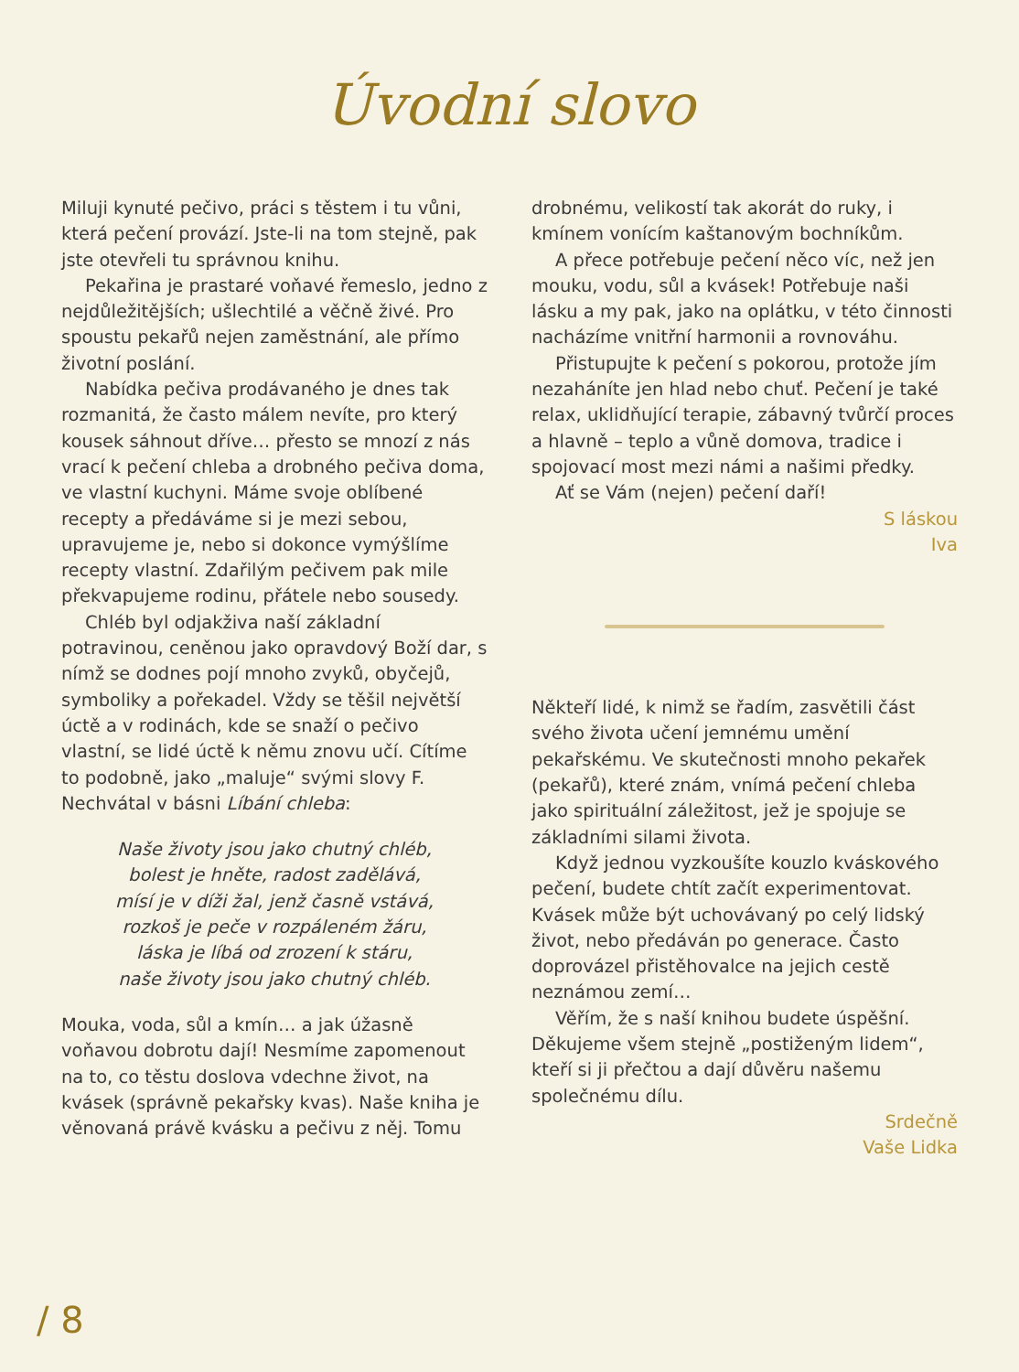Úvodní slovo
Miluji kynuté pečivo, práci s těstem i tu vůni, která pečení provází. Jste-li na tom stejně, pak jste otevřeli tu správnou knihu.
Pekařina je prastaré voňavé řemeslo, jedno z nejdůležitějších; ušlechtilé a věčně živé. Pro spoustu pekařů nejen zaměstnání, ale přímo životní poslání.
Nabídka pečiva prodávaného je dnes tak rozmanitá, že často málem nevíte, pro který kousek sáhnout dříve… přesto se mnozí z nás vrací k pečení chleba a drobného pečiva doma, ve vlastní kuchyni. Máme svoje oblíbené recepty a předáváme si je mezi sebou, upravujeme je, nebo si dokonce vymýšlíme recepty vlastní. Zdařilým pečivem pak mile překvapujeme rodinu, přátele nebo sousedy.
Chléb byl odjakživa naší základní potravinou, ceněnou jako opravdový Boží dar, s nímž se dodnes pojí mnoho zvyků, obyčejů, symboliky a pořekadel. Vždy se těšil největší úctě a v rodinách, kde se snaží o pečivo vlastní, se lidé úctě k němu znovu učí. Cítíme to podobně, jako „maluje“ svými slovy F. Nechvátal v básni Líbání chleba:
Naše životy jsou jako chutný chléb,
bolest je hněte, radost zadělává,
mísí je v díži žal, jenž časně vstává,
rozkoš je peče v rozpáleném žáru,
láska je líbá od zrození k stáru,
naše životy jsou jako chutný chléb.
Mouka, voda, sůl a kmín… a jak úžasně voňavou dobrotu dají! Nesmíme zapomenout na to, co těstu doslova vdechne život, na kvásek (správně pekařsky kvas). Naše kniha je věnovaná právě kvásku a pečivu z něj. Tomu
drobnému, velikostí tak akorát do ruky, i kmínem vonícím kaštanovým bochníkům.
A přece potřebuje pečení něco víc, než jen mouku, vodu, sůl a kvásek! Potřebuje naši lásku a my pak, jako na oplátku, v této činnosti nacházíme vnitřní harmonii a rovnováhu.
Přistupujte k pečení s pokorou, protože jím nezaháníte jen hlad nebo chuť. Pečení je také relax, uklidňující terapie, zábavný tvůrčí proces a hlavně – teplo a vůně domova, tradice i spojovací most mezi námi a našimi předky.
Ať se Vám (nejen) pečení daří!
S láskou
Iva
Někteří lidé, k nimž se řadím, zasvětili část svého života učení jemnému umění pekařskému. Ve skutečnosti mnoho pekařek (pekařů), které znám, vnímá pečení chleba jako spirituální záležitost, jež je spojuje se základními silami života.
Když jednou vyzkoušíte kouzlo kváskového pečení, budete chtít začít experimentovat. Kvásek může být uchovávaný po celý lidský život, nebo předáván po generace. Často doprovázel přistěhovalce na jejich cestě neznámou zemí…
Věřím, že s naší knihou budete úspěšní. Děkujeme všem stejně „postiženým lidem“, kteří si ji přečtou a dají důvěru našemu společnému dílu.
Srdečně
Vaše Lidka
/ 8